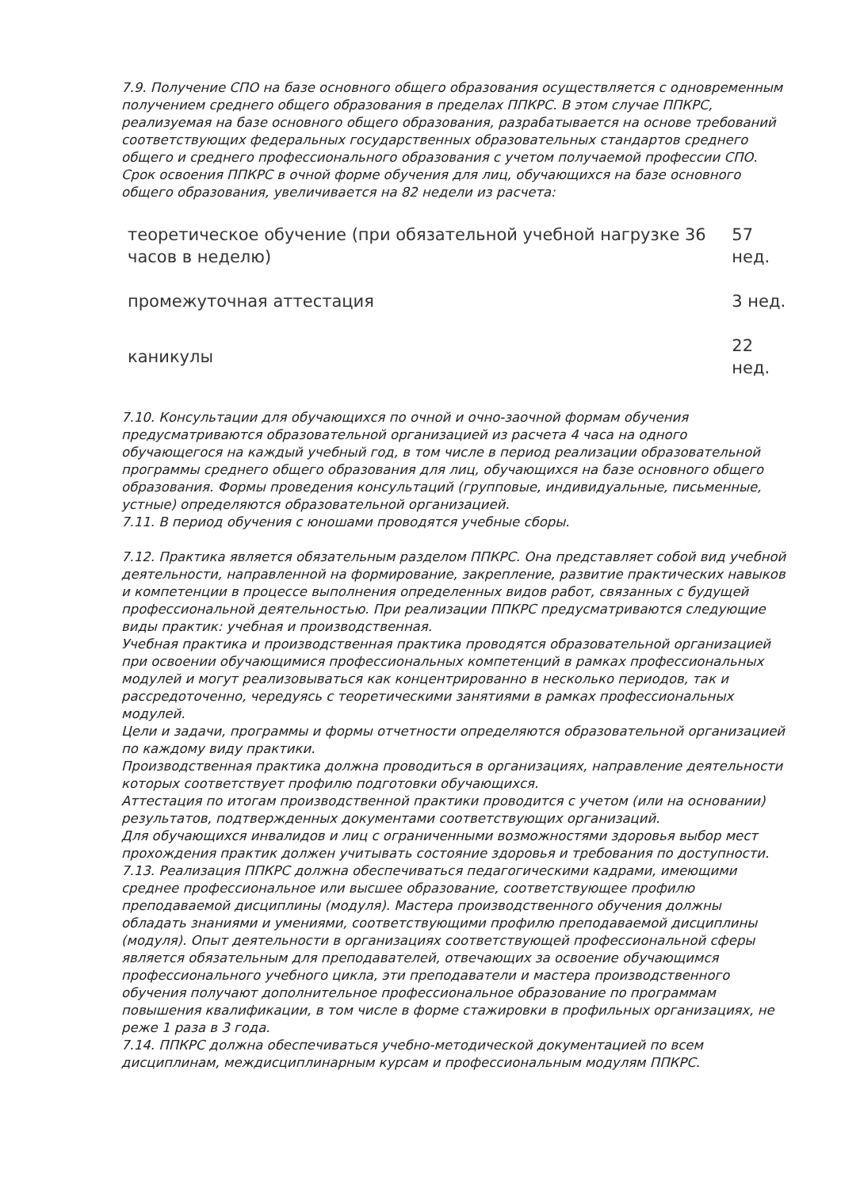7.9. Получение СПО на базе основного общего образования осуществляется с одновременным получением среднего общего образования в пределах ППКРС. В этом случае ППКРС, реализуемая на базе основного общего образования, разрабатывается на основе требований соответствующих федеральных государственных образовательных стандартов среднего общего и среднего профессионального образования с учетом получаемой профессии СПО.
Срок освоения ППКРС в очной форме обучения для лиц, обучающихся на базе основного общего образования, увеличивается на 82 недели из расчета:
| теоретическое обучение (при обязательной учебной нагрузке 36 часов в неделю) | 57 нед. |
| промежуточная аттестация | 3 нед. |
| каникулы | 22 нед. |
7.10. Консультации для обучающихся по очной и очно-заочной формам обучения предусматриваются образовательной организацией из расчета 4 часа на одного обучающегося на каждый учебный год, в том числе в период реализации образовательной программы среднего общего образования для лиц, обучающихся на базе основного общего образования. Формы проведения консультаций (групповые, индивидуальные, письменные, устные) определяются образовательной организацией.
7.11. В период обучения с юношами проводятся учебные сборы.
7.12. Практика является обязательным разделом ППКРС. Она представляет собой вид учебной деятельности, направленной на формирование, закрепление, развитие практических навыков и компетенции в процессе выполнения определенных видов работ, связанных с будущей профессиональной деятельностью. При реализации ППКРС предусматриваются следующие виды практик: учебная и производственная.
Учебная практика и производственная практика проводятся образовательной организацией при освоении обучающимися профессиональных компетенций в рамках профессиональных модулей и могут реализовываться как концентрированно в несколько периодов, так и рассредоточенно, чередуясь с теоретическими занятиями в рамках профессиональных модулей.
Цели и задачи, программы и формы отчетности определяются образовательной организацией по каждому виду практики.
Производственная практика должна проводиться в организациях, направление деятельности которых соответствует профилю подготовки обучающихся.
Аттестация по итогам производственной практики проводится с учетом (или на основании) результатов, подтвержденных документами соответствующих организаций.
Для обучающихся инвалидов и лиц с ограниченными возможностями здоровья выбор мест прохождения практик должен учитывать состояние здоровья и требования по доступности.
7.13. Реализация ППКРС должна обеспечиваться педагогическими кадрами, имеющими среднее профессиональное или высшее образование, соответствующее профилю преподаваемой дисциплины (модуля). Мастера производственного обучения должны обладать знаниями и умениями, соответствующими профилю преподаваемой дисциплины (модуля). Опыт деятельности в организациях соответствующей профессиональной сферы является обязательным для преподавателей, отвечающих за освоение обучающимся профессионального учебного цикла, эти преподаватели и мастера производственного обучения получают дополнительное профессиональное образование по программам повышения квалификации, в том числе в форме стажировки в профильных организациях, не реже 1 раза в 3 года.
7.14. ППКРС должна обеспечиваться учебно-методической документацией по всем дисциплинам, междисциплинарным курсам и профессиональным модулям ППКРС.